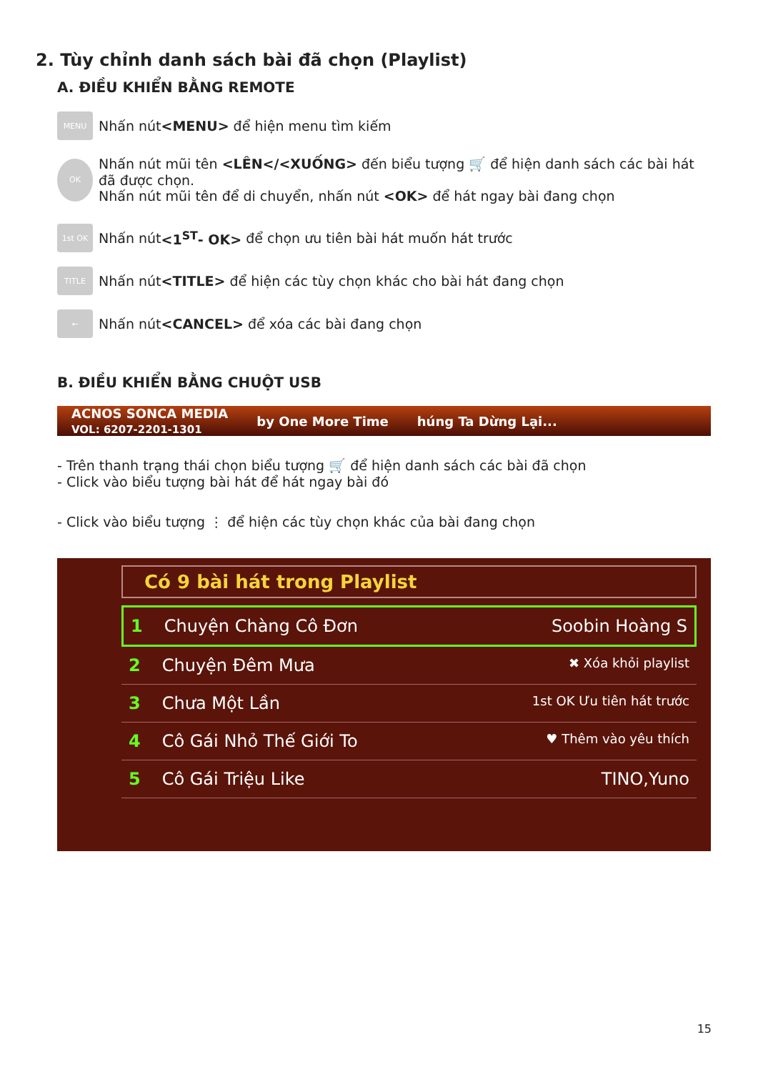2. Tùy chỉnh danh sách bài đã chọn (Playlist)
A. ĐIỀU KHIỂN BẰNG REMOTE
MENU Nhấn nút <MENU> để hiện menu tìm kiếm
OK
Nhấn nút mũi tên <LÊN</<XUỐNG> đến biểu tượng 🛒 để hiện danh sách các bài hát đã được chọn.
Nhấn nút mũi tên để di chuyển, nhấn nút <OK> để hát ngay bài đang chọn
1st OK Nhấn nút <1<sup>ST</sup>- OK> để chọn ưu tiên bài hát muốn hát trước
TITLE Nhấn nút <TITLE> để hiện các tùy chọn khác cho bài hát đang chọn
← Nhấn nút <CANCEL> để xóa các bài đang chọn
B. ĐIỀU KHIỂN BẰNG CHUỘT USB
ACNOS SONCA MEDIA
VOL: 6207-2201-1301 by One More Time húng Ta Dừng Lại...
- Trên thanh trạng thái chọn biểu tượng 🛒 để hiện danh sách các bài đã chọn
- Click vào biểu tượng bài hát để hát ngay bài đó
- Click vào biểu tượng ⋮ để hiện các tùy chọn khác của bài đang chọn
Có 9 bài hát trong Playlist
1 Chuyện Chàng Cô Đơn Soobin Hoàng S
2 Chuyện Đêm Mưa ✖ Xóa khỏi playlist
3 Chưa Một Lần 1st OK Ưu tiên hát trước
4 Cô Gái Nhỏ Thế Giới To ♥ Thêm vào yêu thích
5 Cô Gái Triệu Like TINO,Yuno
15